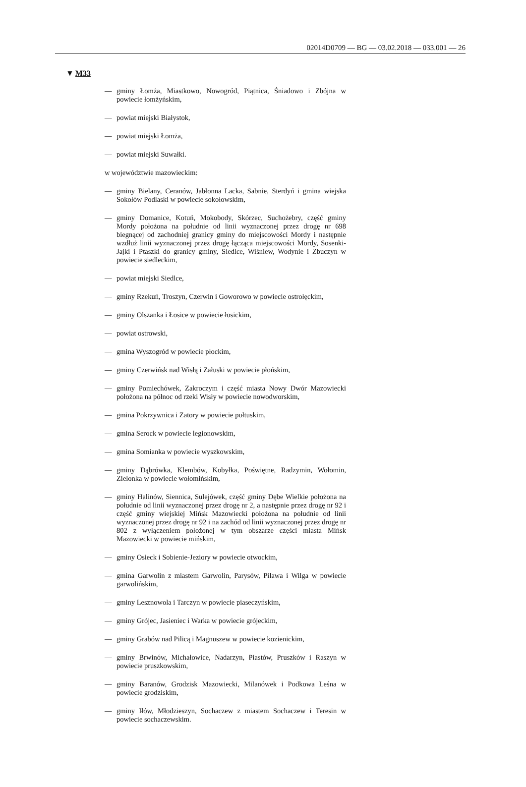02014D0709 — BG — 03.02.2018 — 033.001 — 26
▼ M33
— gminy Łomża, Miastkowo, Nowogród, Piątnica, Śniadowo i Zbójna w powiecie łomżyńskim,
— powiat miejski Białystok,
— powiat miejski Łomża,
— powiat miejski Suwałki.
w województwie mazowieckim:
— gminy Bielany, Ceranów, Jabłonna Lacka, Sabnie, Sterdyń i gmina wiejska Sokołów Podlaski w powiecie sokołowskim,
— gminy Domanice, Kotuń, Mokobody, Skórzec, Suchożebry, część gminy Mordy położona na południe od linii wyznaczonej przez drogę nr 698 biegnącej od zachodniej granicy gminy do miejscowości Mordy i następnie wzdłuż linii wyznaczonej przez drogę łącząca miejscowości Mordy, Sosenki-Jajki i Ptaszki do granicy gminy, Siedlce, Wiśniew, Wodynie i Zbuczyn w powiecie siedleckim,
— powiat miejski Siedlce,
— gminy Rzekuń, Troszyn, Czerwin i Goworowo w powiecie ostrołęckim,
— gminy Olszanka i Łosice w powiecie łosickim,
— powiat ostrowski,
— gmina Wyszogród w powiecie płockim,
— gminy Czerwińsk nad Wisłą i Załuski w powiecie płońskim,
— gminy Pomiechówek, Zakroczym i część miasta Nowy Dwór Mazowiecki położona na północ od rzeki Wisły w powiecie nowodworskim,
— gmina Pokrzywnica i Zatory w powiecie pułtuskim,
— gmina Serock w powiecie legionowskim,
— gmina Somianka w powiecie wyszkowskim,
— gminy Dąbrówka, Klembów, Kobyłka, Poświętne, Radzymin, Wołomin, Zielonka w powiecie wołomińskim,
— gminy Halinów, Siennica, Sulejówek, część gminy Dębe Wielkie położona na południe od linii wyznaczonej przez drogę nr 2, a następnie przez drogę nr 92 i część gminy wiejskiej Mińsk Mazowiecki położona na południe od linii wyznaczonej przez drogę nr 92 i na zachód od linii wyznaczonej przez drogę nr 802 z wyłączeniem położonej w tym obszarze części miasta Mińsk Mazowiecki w powiecie mińskim,
— gminy Osieck i Sobienie-Jeziory w powiecie otwockim,
— gmina Garwolin z miastem Garwolin, Parysów, Pilawa i Wilga w powiecie garwolińskim,
— gminy Lesznowola i Tarczyn w powiecie piaseczyńskim,
— gminy Grójec, Jasieniec i Warka w powiecie grójeckim,
— gminy Grabów nad Pilicą i Magnuszew w powiecie kozienickim,
— gminy Brwinów, Michałowice, Nadarzyn, Piastów, Pruszków i Raszyn w powiecie pruszkowskim,
— gminy Baranów, Grodzisk Mazowiecki, Milanówek i Podkowa Leśna w powiecie grodziskim,
— gminy Iłów, Młodzieszyn, Sochaczew z miastem Sochaczew i Teresin w powiecie sochaczewskim.